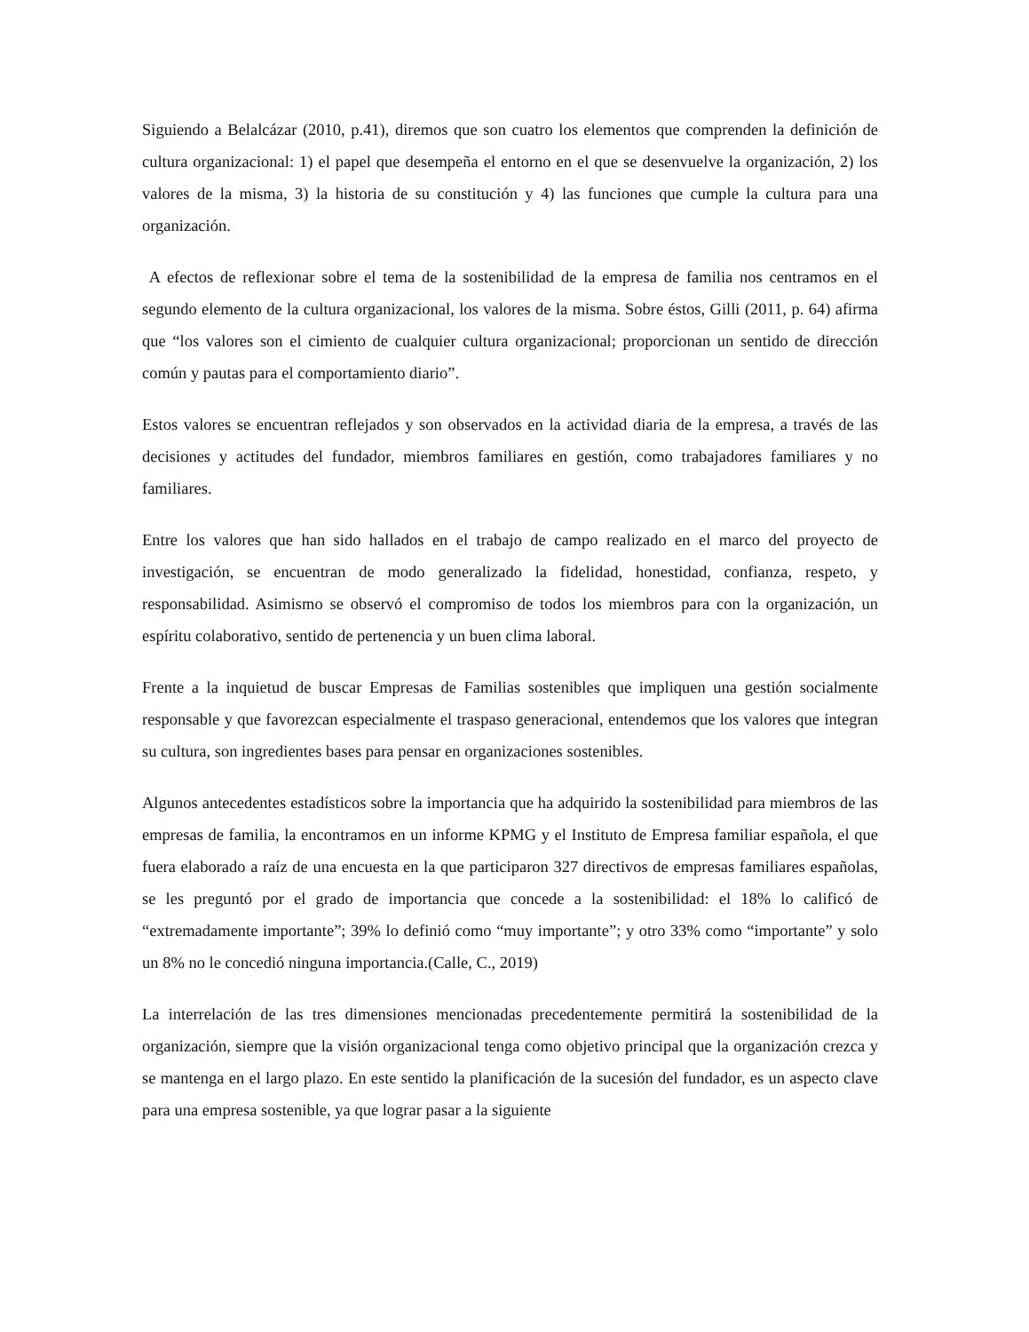Siguiendo a Belalcázar (2010, p.41), diremos que son cuatro los elementos que comprenden la definición de cultura organizacional: 1) el papel que desempeña el entorno en el que se desenvuelve la organización, 2) los valores de la misma, 3) la historia de su constitución y 4) las funciones que cumple la cultura para una organización.
A efectos de reflexionar sobre el tema de la sostenibilidad de la empresa de familia nos centramos en el segundo elemento de la cultura organizacional, los valores de la misma. Sobre éstos, Gilli (2011, p. 64) afirma que “los valores son el cimiento de cualquier cultura organizacional; proporcionan un sentido de dirección común y pautas para el comportamiento diario”.
Estos valores se encuentran reflejados y son observados en la actividad diaria de la empresa, a través de las decisiones y actitudes del fundador, miembros familiares en gestión, como trabajadores familiares y no familiares.
Entre los valores que han sido hallados en el trabajo de campo realizado en el marco del proyecto de investigación, se encuentran de modo generalizado la fidelidad, honestidad, confianza, respeto, y responsabilidad. Asimismo se observó el compromiso de todos los miembros para con la organización, un espíritu colaborativo, sentido de pertenencia y un buen clima laboral.
Frente a la inquietud de buscar Empresas de Familias sostenibles que impliquen una gestión socialmente responsable y que favorezcan especialmente el traspaso generacional, entendemos que los valores que integran su cultura, son ingredientes bases para pensar en organizaciones sostenibles.
Algunos antecedentes estadísticos sobre la importancia que ha adquirido la sostenibilidad para miembros de las empresas de familia, la encontramos en un informe KPMG y el Instituto de Empresa familiar española, el que fuera elaborado a raíz de una encuesta en la que participaron 327 directivos de empresas familiares españolas, se les preguntó por el grado de importancia que concede a la sostenibilidad: el 18% lo calificó de “extremadamente importante”; 39% lo definió como “muy importante”; y otro 33% como “importante” y solo un 8% no le concedió ninguna importancia.(Calle, C., 2019)
La interrelación de las tres dimensiones mencionadas precedentemente permitirá la sostenibilidad de la organización, siempre que la visión organizacional tenga como objetivo principal que la organización crezca y se mantenga en el largo plazo. En este sentido la planificación de la sucesión del fundador, es un aspecto clave para una empresa sostenible, ya que lograr pasar a la siguiente